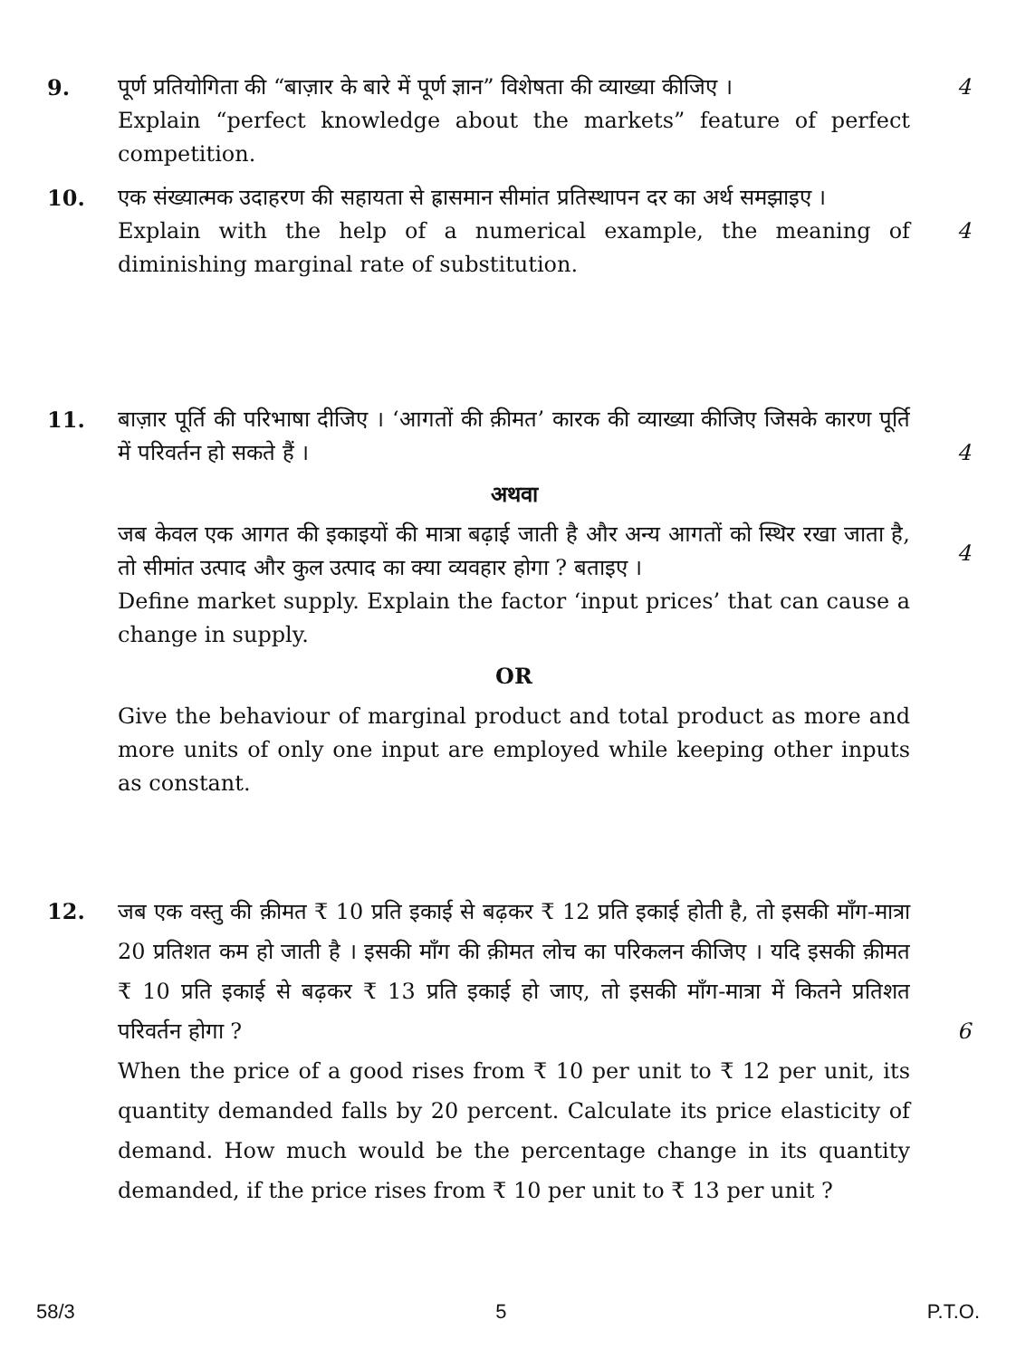9. पूर्ण प्रतियोगिता की “बाज़ार के बारे में पूर्ण ज्ञान” विशेषता की व्याख्या कीजिए ।
Explain “perfect knowledge about the markets” feature of perfect competition.
4
10. एक संख्यात्मक उदाहरण की सहायता से ह्रासमान सीमांत प्रतिस्थापन दर का अर्थ समझाइए ।
Explain with the help of a numerical example, the meaning of diminishing marginal rate of substitution.
4
11. बाज़ार पूर्ति की परिभाषा दीजिए । ‘आगतों की क़ीमत’ कारक की व्याख्या कीजिए जिसके कारण पूर्ति में परिवर्तन हो सकते हैं ।
अथवा
जब केवल एक आगत की इकाइयों की मात्रा बढ़ाई जाती है और अन्य आगतों को स्थिर रखा जाता है, तो सीमांत उत्पाद और कुल उत्पाद का क्या व्यवहार होगा ? बताइए ।
Define market supply. Explain the factor ‘input prices’ that can cause a change in supply.
OR
Give the behaviour of marginal product and total product as more and more units of only one input are employed while keeping other inputs as constant.
4
4
12. जब एक वस्तु की क़ीमत ₹ 10 प्रति इकाई से बढ़कर ₹ 12 प्रति इकाई होती है, तो इसकी माँग-मात्रा 20 प्रतिशत कम हो जाती है । इसकी माँग की क़ीमत लोच का परिकलन कीजिए । यदि इसकी क़ीमत ₹ 10 प्रति इकाई से बढ़कर ₹ 13 प्रति इकाई हो जाए, तो इसकी माँग-मात्रा में कितने प्रतिशत परिवर्तन होगा ?
When the price of a good rises from ₹ 10 per unit to ₹ 12 per unit, its quantity demanded falls by 20 percent. Calculate its price elasticity of demand. How much would be the percentage change in its quantity demanded, if the price rises from ₹ 10 per unit to ₹ 13 per unit ?
6
58/3 5 P.T.O.